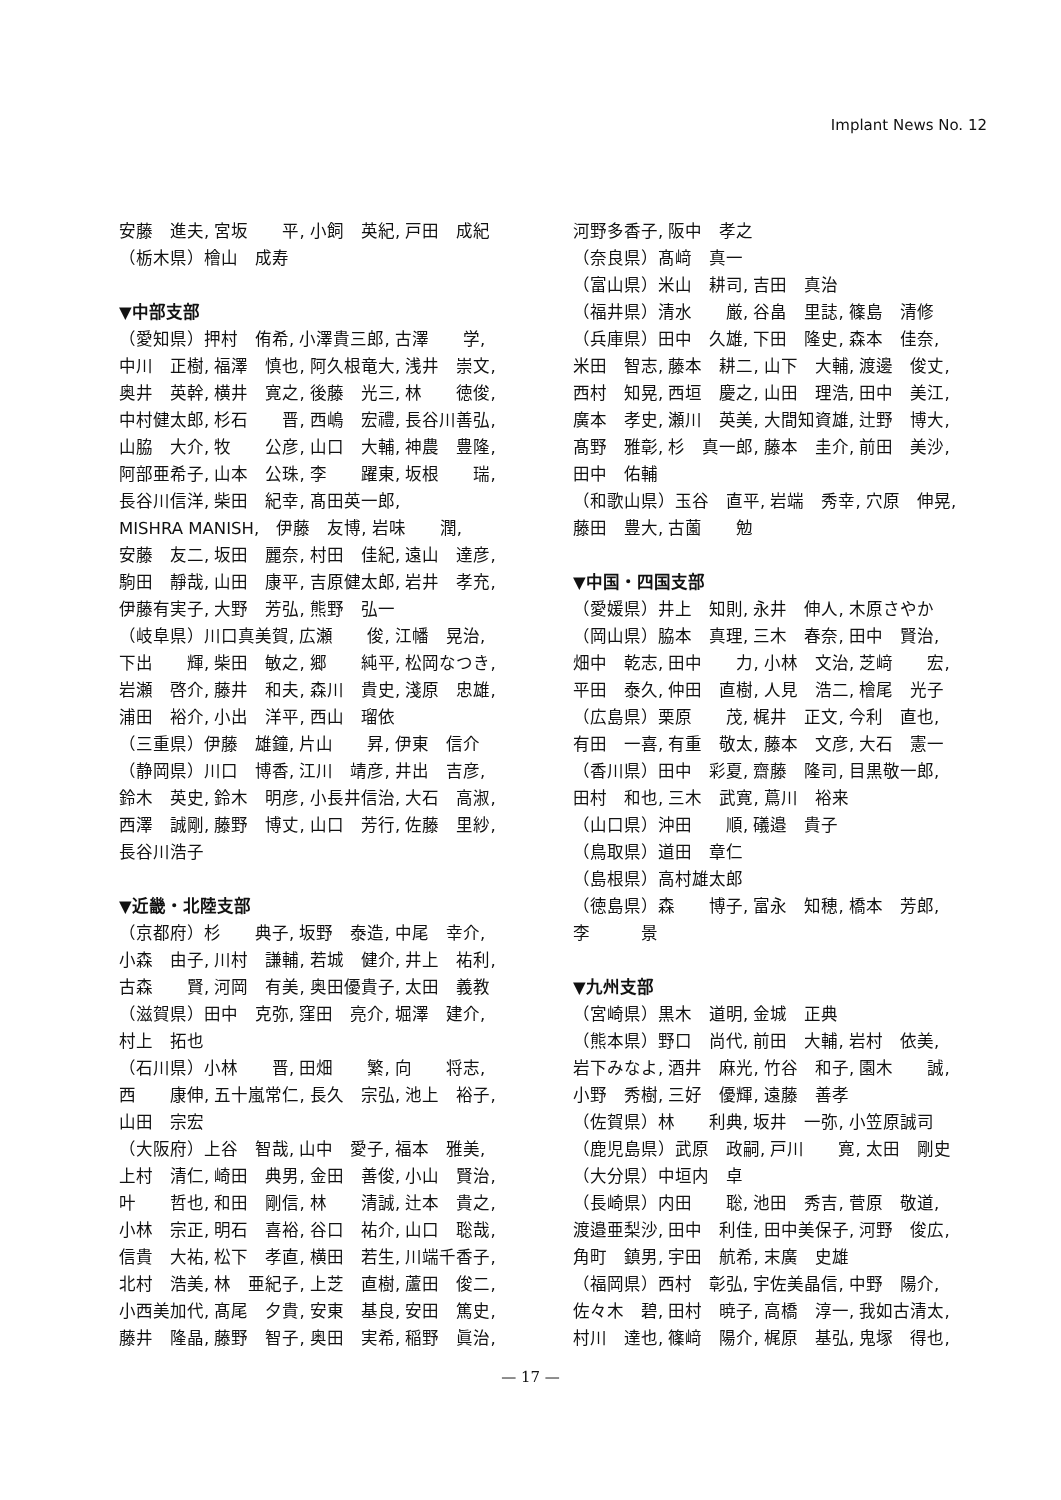Implant News No. 12
安藤　進夫, 宮坂　　平, 小飼　英紀, 戸田　成紀
（栃木県）檜山　成寿
▼中部支部
（愛知県）押村　侑希, 小澤貴三郎, 古澤　　学,
中川　正樹, 福澤　慎也, 阿久根竜大, 浅井　崇文,
奥井　英幹, 横井　寛之, 後藤　光三, 林　　徳俊,
中村健太郎, 杉石　　晋, 西嶋　宏禮, 長谷川善弘,
山脇　大介, 牧　　公彦, 山口　大輔, 神農　豊隆,
阿部亜希子, 山本　公珠, 李　　躍東, 坂根　　瑞,
長谷川信洋, 柴田　紀幸, 髙田英一郎,
MISHRA MANISH,　伊藤　友博, 岩味　　潤,
安藤　友二, 坂田　麗奈, 村田　佳紀, 遠山　達彦,
駒田　靜哉, 山田　康平, 吉原健太郎, 岩井　孝充,
伊藤有実子, 大野　芳弘, 熊野　弘一
（岐阜県）川口真美賀, 広瀬　　俊, 江幡　晃治,
下出　　輝, 柴田　敏之, 郷　　純平, 松岡なつき,
岩瀬　啓介, 藤井　和夫, 森川　貴史, 淺原　忠雄,
浦田　裕介, 小出　洋平, 西山　瑠依
（三重県）伊藤　雄鐘, 片山　　昇, 伊東　信介
（静岡県）川口　博香, 江川　靖彦, 井出　吉彦,
鈴木　英史, 鈴木　明彦, 小長井信治, 大石　高淑,
西澤　誠剛, 藤野　博丈, 山口　芳行, 佐藤　里紗,
長谷川浩子
▼近畿・北陸支部
（京都府）杉　　典子, 坂野　泰造, 中尾　幸介,
小森　由子, 川村　謙輔, 若城　健介, 井上　祐利,
古森　　賢, 河岡　有美, 奥田優貴子, 太田　義教
（滋賀県）田中　克弥, 窪田　亮介, 堀澤　建介,
村上　拓也
（石川県）小林　　晋, 田畑　　繁, 向　　将志,
西　　康伸, 五十嵐常仁, 長久　宗弘, 池上　裕子,
山田　宗宏
（大阪府）上谷　智哉, 山中　愛子, 福本　雅美,
上村　清仁, 崎田　典男, 金田　善俊, 小山　賢治,
叶　　哲也, 和田　剛信, 林　　清誠, 辻本　貴之,
小林　宗正, 明石　喜裕, 谷口　祐介, 山口　聡哉,
信貴　大祐, 松下　孝直, 横田　若生, 川端千香子,
北村　浩美, 林　亜紀子, 上芝　直樹, 蘆田　俊二,
小西美加代, 髙尾　夕貴, 安東　基良, 安田　篤史,
藤井　隆晶, 藤野　智子, 奥田　実希, 稲野　眞治,
河野多香子, 阪中　孝之
（奈良県）髙﨑　真一
（富山県）米山　耕司, 吉田　真治
（福井県）清水　　厳, 谷畠　里誌, 篠島　清修
（兵庫県）田中　久雄, 下田　隆史, 森本　佳奈,
米田　智志, 藤本　耕二, 山下　大輔, 渡邊　俊丈,
西村　知晃, 西垣　慶之, 山田　理浩, 田中　美江,
廣本　孝史, 瀬川　英美, 大間知資雄, 辻野　博大,
髙野　雅彰, 杉　真一郎, 藤本　圭介, 前田　美沙,
田中　佑輔
（和歌山県）玉谷　直平, 岩端　秀幸, 穴原　伸晃,
藤田　豊大, 古薗　　勉
▼中国・四国支部
（愛媛県）井上　知則, 永井　伸人, 木原さやか
（岡山県）脇本　真理, 三木　春奈, 田中　賢治,
畑中　乾志, 田中　　力, 小林　文治, 芝﨑　　宏,
平田　泰久, 仲田　直樹, 人見　浩二, 檜尾　光子
（広島県）栗原　　茂, 梶井　正文, 今利　直也,
有田　一喜, 有重　敬太, 藤本　文彦, 大石　憲一
（香川県）田中　彩夏, 齋藤　隆司, 目黒敬一郎,
田村　和也, 三木　武寛, 蔦川　裕来
（山口県）沖田　　順, 礒邉　貴子
（鳥取県）道田　章仁
（島根県）高村雄太郎
（徳島県）森　　博子, 富永　知穂, 橋本　芳郎,
李　　　景
▼九州支部
（宮崎県）黒木　道明, 金城　正典
（熊本県）野口　尚代, 前田　大輔, 岩村　依美,
岩下みなよ, 酒井　麻光, 竹谷　和子, 園木　　誠,
小野　秀樹, 三好　優輝, 遠藤　善孝
（佐賀県）林　　利典, 坂井　一弥, 小笠原誠司
（鹿児島県）武原　政嗣, 戸川　　寛, 太田　剛史
（大分県）中垣内　卓
（長崎県）内田　　聡, 池田　秀吉, 菅原　敬道,
渡邉亜梨沙, 田中　利佳, 田中美保子, 河野　俊広,
角町　鎮男, 宇田　航希, 末廣　史雄
（福岡県）西村　彰弘, 宇佐美晶信, 中野　陽介,
佐々木　碧, 田村　暁子, 高橋　淳一, 我如古清太,
村川　達也, 篠﨑　陽介, 梶原　基弘, 鬼塚　得也,
— 17 —